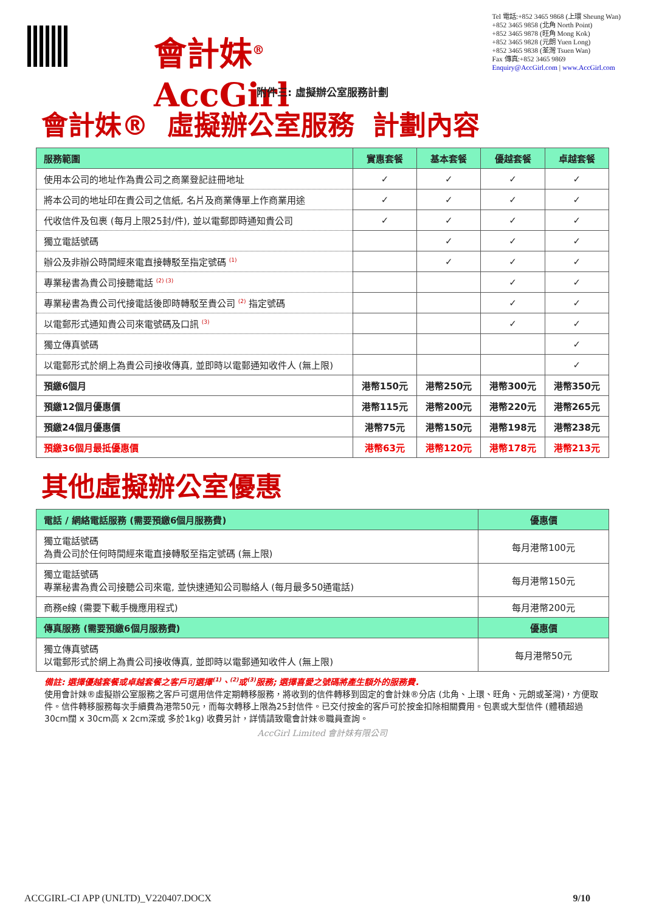會計妹<sup>®</sup> AccGirl
Tel 電話:+852 3465 9868 (上環 Sheung Wan)
+852 3465 9858 (北角 North Point)
+852 3465 9878 (旺角 Mong Kok)
+852 3465 9828 (元朗 Yuen Long)
+852 3465 9838 (荃灣 Tsuen Wan)
Fax 傳真:+852 3465 9869
Enquiry@AccGirl.com | www.AccGirl.com
附件三: 虛擬辦公室服務計劃
會計妹® 虛擬辦公室服務 計劃內容
| 服務範圍 | 實惠套餐 | 基本套餐 | 優越套餐 | 卓越套餐 |
| --- | --- | --- | --- | --- |
| 使用本公司的地址作為貴公司之商業登記註冊地址 | ✓ | ✓ | ✓ | ✓ |
| 將本公司的地址印在貴公司之信紙, 名片及商業傳單上作商業用途 | ✓ | ✓ | ✓ | ✓ |
| 代收信件及包裹 (每月上限25封/件), 並以電郵即時通知貴公司 | ✓ | ✓ | ✓ | ✓ |
| 獨立電話號碼 | | ✓ | ✓ | ✓ |
| 辦公及非辦公時間經來電直接轉駁至指定號碼 <sup>(1)</sup> | | ✓ | ✓ | ✓ |
| 專業秘書為貴公司接聽電話 <sup>(2) (3)</sup> | | | ✓ | ✓ |
| 專業秘書為貴公司代接電話後即時轉駁至貴公司 <sup>(2)</sup> 指定號碼 | | | ✓ | ✓ |
| 以電郵形式通知貴公司來電號碼及口訊 <sup>(3)</sup> | | | ✓ | ✓ |
| 獨立傳真號碼 | | | | ✓ |
| 以電郵形式於網上為貴公司接收傳真, 並即時以電郵通知收件人 (無上限) | | | | ✓ |
| 預繳6個月 | 港幣150元 | 港幣250元 | 港幣300元 | 港幣350元 |
| 預繳12個月優惠價 | 港幣115元 | 港幣200元 | 港幣220元 | 港幣265元 |
| 預繳24個月優惠價 | 港幣75元 | 港幣150元 | 港幣198元 | 港幣238元 |
| 預繳36個月最抵優惠價 | 港幣63元 | 港幣120元 | 港幣178元 | 港幣213元 |
其他虛擬辦公室優惠
| 電話 / 網絡電話服務 (需要預繳6個月服務費) | 優惠價 |
| --- | --- |
| 獨立電話號碼 為貴公司於任何時間經來電直接轉駁至指定號碼 (無上限) | 每月港幣100元 |
| 獨立電話號碼 專業秘書為貴公司接聽公司來電, 並快速通知公司聯絡人 (每月最多50通電話) | 每月港幣150元 |
| 商務e線 (需要下載手機應用程式) | 每月港幣200元 |
| 傳真服務 (需要預繳6個月服務費) | 優惠價 |
| 獨立傳真號碼 以電郵形式於網上為貴公司接收傳真, 並即時以電郵通知收件人 (無上限) | 每月港幣50元 |
備註: 選擇優越套餐或卓越套餐之客戶可選擇<sup>(1)</sup>、<sup>(2)</sup>或<sup>(3)</sup>服務; 選擇喜愛之號碼將產生額外的服務費.
使用會計妹®虛擬辦公室服務之客戶可選用信件定期轉移服務，將收到的信件轉移到固定的會計妹®分店 (北角、上環、旺角、元朗或荃灣)，方便取件。信件轉移服務每次手續費為港幣50元，而每次轉移上限為25封信件。已交付按金的客戶可於按金扣除相關費用。包裹或大型信件 (體積超過30cm闊 x 30cm高 x 2cm深或 多於1kg) 收費另計，詳情請致電會計妹®職員查詢。
AccGirl Limited 會計妹有限公司
ACCGIRL-CI APP (UNLTD)_V220407.DOCX 9/10